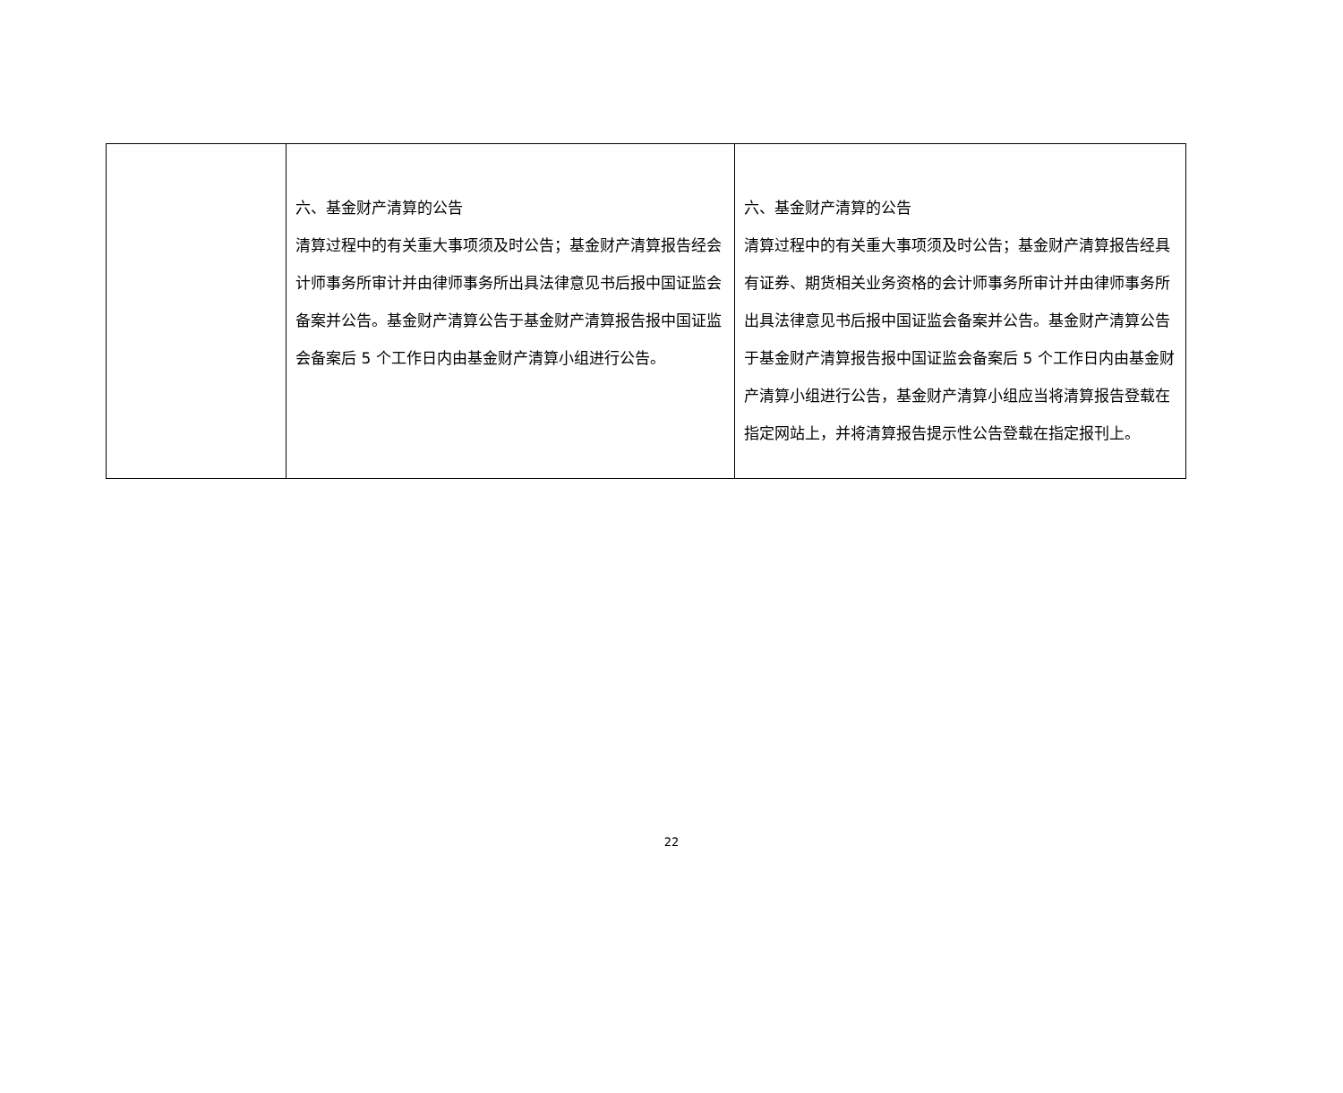| | 六、基金财产清算的公告 清算过程中的有关重大事项须及时公告；基金财产清算报告经会计师事务所审计并由律师事务所出具法律意见书后报中国证监会备案并公告。基金财产清算公告于基金财产清算报告报中国证监会备案后 5 个工作日内由基金财产清算小组进行公告。 | 六、基金财产清算的公告 清算过程中的有关重大事项须及时公告；基金财产清算报告经具有证券、期货相关业务资格的会计师事务所审计并由律师事务所出具法律意见书后报中国证监会备案并公告。基金财产清算公告于基金财产清算报告报中国证监会备案后 5 个工作日内由基金财产清算小组进行公告，基金财产清算小组应当将清算报告登载在指定网站上，并将清算报告提示性公告登载在指定报刊上。 |
22